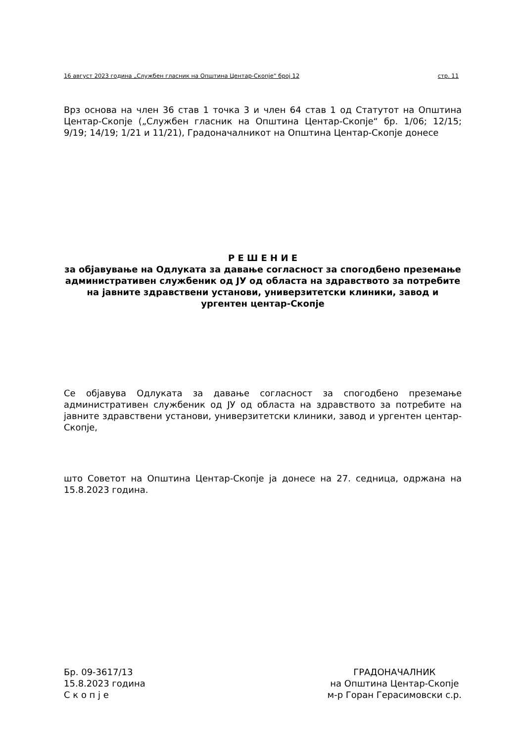16 август 2023 година „Службен гласник на Општина Центар-Скопје“ број 12 стр. 11
Врз основа на член 36 став 1 точка 3 и член 64 став 1 од Статутот на Општина Центар-Скопје („Службен гласник на Општина Центар-Скопје“ бр. 1/06; 12/15; 9/19; 14/19; 1/21 и 11/21), Градоначалникот на Општина Центар-Скопје донесе
Р Е Ш Е Н И Е
за објавување на Одлуката за давање согласност за спогодбено преземање административен службеник од ЈУ од областа на здравството за потребите на јавните здравствени установи, универзитетски клиники, завод и ургентен центар-Скопје
Се објавува Одлуката за давање согласност за спогодбено преземање административен службеник од ЈУ од областа на здравството за потребите на јавните здравствени установи, универзитетски клиники, завод и ургентен центар-Скопје,
што Советот на Општина Центар-Скопје ја донесе на 27. седница, одржана на 15.8.2023 година.
Бр. 09-3617/13
15.8.2023 година
С к о п ј е
ГРАДОНАЧАЛНИК
на Општина Центар-Скопје
м-р Горан Герасимовски с.р.